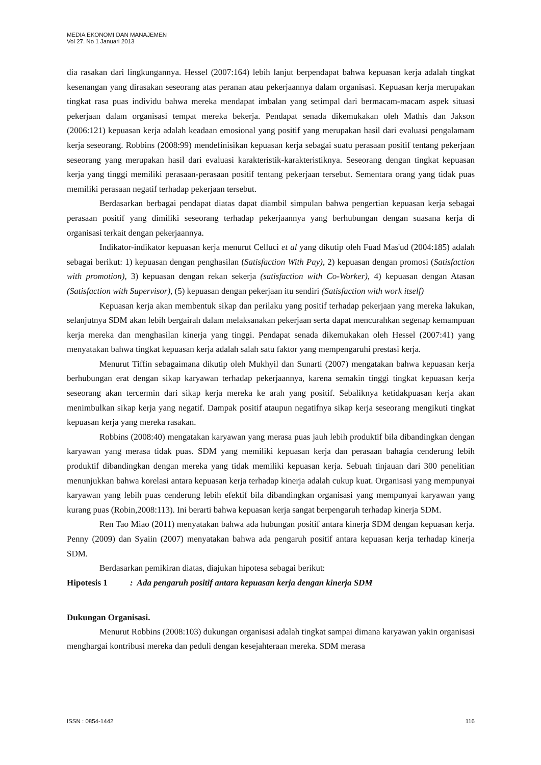MEDIA EKONOMI DAN MANAJEMEN
Vol 27. No 1 Januari 2013
dia rasakan dari lingkungannya. Hessel (2007:164) lebih lanjut berpendapat bahwa kepuasan kerja adalah tingkat kesenangan yang dirasakan seseorang atas peranan atau pekerjaannya dalam organisasi. Kepuasan kerja merupakan tingkat rasa puas individu bahwa mereka mendapat imbalan yang setimpal dari bermacam-macam aspek situasi pekerjaan dalam organisasi tempat mereka bekerja. Pendapat senada dikemukakan oleh Mathis dan Jakson (2006:121) kepuasan kerja adalah keadaan emosional yang positif yang merupakan hasil dari evaluasi pengalamam kerja seseorang. Robbins (2008:99) mendefinisikan kepuasan kerja sebagai suatu perasaan positif tentang pekerjaan seseorang yang merupakan hasil dari evaluasi karakteristik-karakteristiknya. Seseorang dengan tingkat kepuasan kerja yang tinggi memiliki perasaan-perasaan positif tentang pekerjaan tersebut. Sementara orang yang tidak puas memiliki perasaan negatif terhadap pekerjaan tersebut.
Berdasarkan berbagai pendapat diatas dapat diambil simpulan bahwa pengertian kepuasan kerja sebagai perasaan positif yang dimiliki seseorang terhadap pekerjaannya yang berhubungan dengan suasana kerja di organisasi terkait dengan pekerjaannya.
Indikator-indikator kepuasan kerja menurut Celluci et al yang dikutip oleh Fuad Mas'ud (2004:185) adalah sebagai berikut: 1) kepuasan dengan penghasilan (Satisfaction With Pay), 2) kepuasan dengan promosi (Satisfaction with promotion), 3) kepuasan dengan rekan sekerja (satisfaction with Co-Worker), 4) kepuasan dengan Atasan (Satisfaction with Supervisor), (5) kepuasan dengan pekerjaan itu sendiri (Satisfaction with work itself)
Kepuasan kerja akan membentuk sikap dan perilaku yang positif terhadap pekerjaan yang mereka lakukan, selanjutnya SDM akan lebih bergairah dalam melaksanakan pekerjaan serta dapat mencurahkan segenap kemampuan kerja mereka dan menghasilan kinerja yang tinggi. Pendapat senada dikemukakan oleh Hessel (2007:41) yang menyatakan bahwa tingkat kepuasan kerja adalah salah satu faktor yang mempengaruhi prestasi kerja.
Menurut Tiffin sebagaimana dikutip oleh Mukhyil dan Sunarti (2007) mengatakan bahwa kepuasan kerja berhubungan erat dengan sikap karyawan terhadap pekerjaannya, karena semakin tinggi tingkat kepuasan kerja seseorang akan tercermin dari sikap kerja mereka ke arah yang positif. Sebaliknya ketidakpuasan kerja akan menimbulkan sikap kerja yang negatif. Dampak positif ataupun negatifnya sikap kerja seseorang mengikuti tingkat kepuasan kerja yang mereka rasakan.
Robbins (2008:40) mengatakan karyawan yang merasa puas jauh lebih produktif bila dibandingkan dengan karyawan yang merasa tidak puas. SDM yang memiliki kepuasan kerja dan perasaan bahagia cenderung lebih produktif dibandingkan dengan mereka yang tidak memiliki kepuasan kerja. Sebuah tinjauan dari 300 penelitian menunjukkan bahwa korelasi antara kepuasan kerja terhadap kinerja adalah cukup kuat. Organisasi yang mempunyai karyawan yang lebih puas cenderung lebih efektif bila dibandingkan organisasi yang mempunyai karyawan yang kurang puas (Robin,2008:113). Ini berarti bahwa kepuasan kerja sangat berpengaruh terhadap kinerja SDM.
Ren Tao Miao (2011) menyatakan bahwa ada hubungan positif antara kinerja SDM dengan kepuasan kerja. Penny (2009) dan Syaiin (2007) menyatakan bahwa ada pengaruh positif antara kepuasan kerja terhadap kinerja SDM.
Berdasarkan pemikiran diatas, diajukan hipotesa sebagai berikut:
Hipotesis 1 : Ada pengaruh positif antara kepuasan kerja dengan kinerja SDM
Dukungan Organisasi.
Menurut Robbins (2008:103) dukungan organisasi adalah tingkat sampai dimana karyawan yakin organisasi menghargai kontribusi mereka dan peduli dengan kesejahteraan mereka. SDM merasa
ISSN : 0854-1442 116